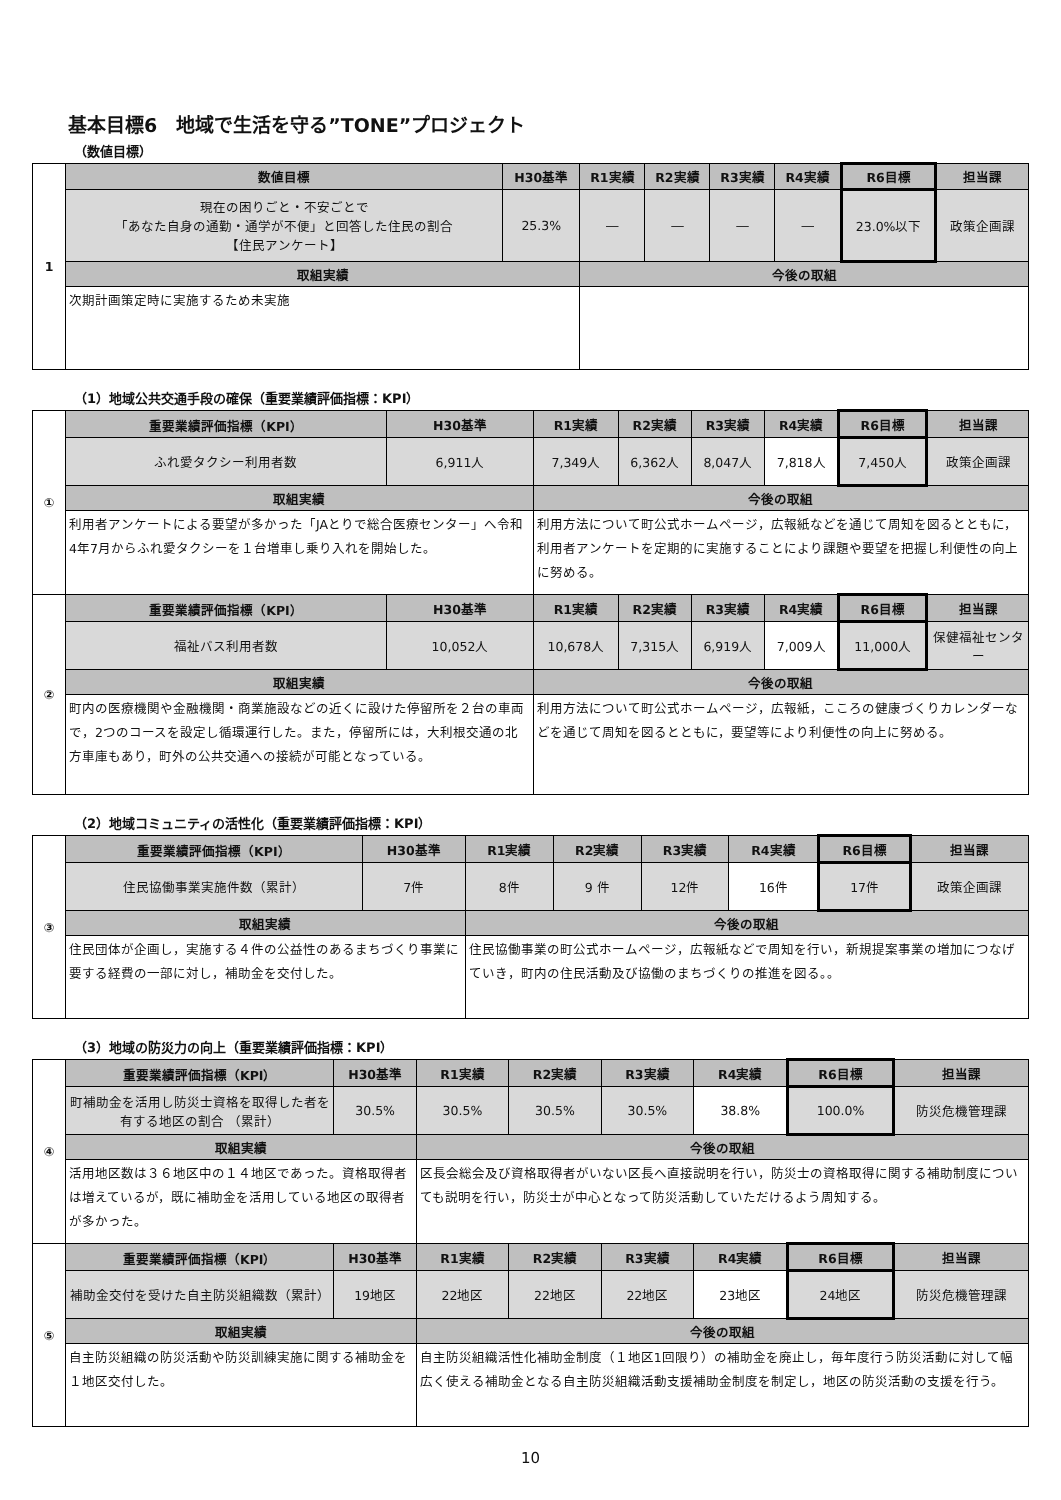基本目標6　地域で生活を守る”TONE”プロジェクト
（数値目標）
| 1 | 数値目標 | H30基準 | R1実績 | R2実績 | R3実績 | R4実績 | R6目標 | 担当課 |
| | 現在の困りごと・不安ごとで 「あなた自身の通勤・通学が不便」と回答した住民の割合 【住民アンケート】 | 25.3% | ― | ― | ― | ― | 23.0%以下 | 政策企画課 |
| | 取組実績 | | 今後の取組 | | | | | |
| | 次期計画策定時に実施するため未実施 | | | | | | | |
（1）地域公共交通手段の確保（重要業績評価指標：KPI）
| ① | 重要業績評価指標（KPI） | H30基準 | R1実績 | R2実績 | R3実績 | R4実績 | R6目標 | 担当課 |
| | ふれ愛タクシー利用者数 | 6,911人 | 7,349人 | 6,362人 | 8,047人 | 7,818人 | 7,450人 | 政策企画課 |
| | 取組実績 | | 今後の取組 | | | | | |
| | 利用者アンケートによる要望が多かった「JAとりで総合医療センター」へ令和4年7月からふれ愛タクシーを１台増車し乗り入れを開始した。 | | 利用方法について町公式ホームページ，広報紙などを通じて周知を図るとともに，利用者アンケートを定期的に実施することにより課題や要望を把握し利便性の向上に努める。 | | | | | |
| ② | 重要業績評価指標（KPI） | H30基準 | R1実績 | R2実績 | R3実績 | R4実績 | R6目標 | 担当課 |
| | 福祉バス利用者数 | 10,052人 | 10,678人 | 7,315人 | 6,919人 | 7,009人 | 11,000人 | 保健福祉センター |
| | 取組実績 | | 今後の取組 | | | | | |
| | 町内の医療機関や金融機関・商業施設などの近くに設けた停留所を２台の車両で，2つのコースを設定し循環運行した。また，停留所には，大利根交通の北方車庫もあり，町外の公共交通への接続が可能となっている。 | | 利用方法について町公式ホームページ，広報紙，こころの健康づくりカレンダーなどを通じて周知を図るとともに，要望等により利便性の向上に努める。 | | | | | |
（2）地域コミュニティの活性化（重要業績評価指標：KPI）
| ③ | 重要業績評価指標（KPI） | H30基準 | R1実績 | R2実績 | R3実績 | R4実績 | R6目標 | 担当課 |
| | 住民協働事業実施件数（累計） | 7件 | 8件 | 9 件 | 12件 | 16件 | 17件 | 政策企画課 |
| | 取組実績 | | 今後の取組 | | | | | |
| | 住民団体が企画し，実施する４件の公益性のあるまちづくり事業に要する経費の一部に対し，補助金を交付した。 | | 住民協働事業の町公式ホームページ，広報紙などで周知を行い，新規提案事業の増加につなげていき，町内の住民活動及び協働のまちづくりの推進を図る。。 | | | | | |
（3）地域の防災力の向上（重要業績評価指標：KPI）
| ④ | 重要業績評価指標（KPI） | H30基準 | R1実績 | R2実績 | R3実績 | R4実績 | R6目標 | 担当課 |
| | 町補助金を活用し防災士資格を取得した者を 有する地区の割合 （累計） | 30.5% | 30.5% | 30.5% | 30.5% | 38.8% | 100.0% | 防災危機管理課 |
| | 取組実績 | | 今後の取組 | | | | | |
| | 活用地区数は３６地区中の１４地区であった。資格取得者は増えているが，既に補助金を活用している地区の取得者が多かった。 | | 区長会総会及び資格取得者がいない区長へ直接説明を行い，防災士の資格取得に関する補助制度についても説明を行い，防災士が中心となって防災活動していただけるよう周知する。 | | | | | |
| ⑤ | 重要業績評価指標（KPI） | H30基準 | R1実績 | R2実績 | R3実績 | R4実績 | R6目標 | 担当課 |
| | 補助金交付を受けた自主防災組織数（累計） | 19地区 | 22地区 | 22地区 | 22地区 | 23地区 | 24地区 | 防災危機管理課 |
| | 取組実績 | | 今後の取組 | | | | | |
| | 自主防災組織の防災活動や防災訓練実施に関する補助金を１地区交付した。 | | 自主防災組織活性化補助金制度（１地区1回限り）の補助金を廃止し，毎年度行う防災活動に対して幅広く使える補助金となる自主防災組織活動支援補助金制度を制定し，地区の防災活動の支援を行う。 | | | | | |
10